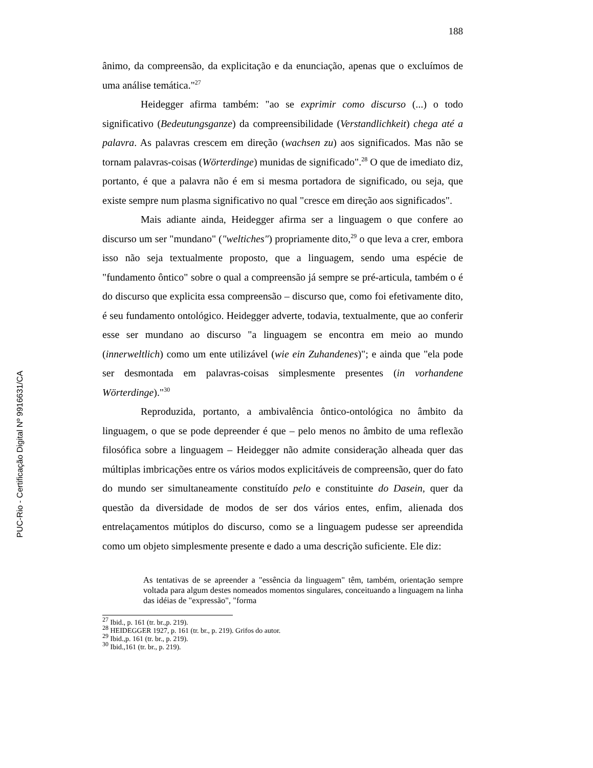PUC-Rio - Certificação Digital Nº 9916631/CA
188
ânimo, da compreensão, da explicitação e da enunciação, apenas que o excluímos de uma análise temática."<sup>27</sup>
Heidegger afirma também: "ao se exprimir como discurso (...) o todo significativo (Bedeutungsganze) da compreensibilidade (Verstandlichkeit) chega até a palavra. As palavras crescem em direção (wachsen zu) aos significados. Mas não se tornam palavras-coisas (Wörterdinge) munidas de significado".<sup>28</sup> O que de imediato diz, portanto, é que a palavra não é em si mesma portadora de significado, ou seja, que existe sempre num plasma significativo no qual "cresce em direção aos significados".
Mais adiante ainda, Heidegger afirma ser a linguagem o que confere ao discurso um ser "mundano" ("weltiches") propriamente dito,<sup>29</sup> o que leva a crer, embora isso não seja textualmente proposto, que a linguagem, sendo uma espécie de "fundamento ôntico" sobre o qual a compreensão já sempre se pré-articula, também o é do discurso que explicita essa compreensão – discurso que, como foi efetivamente dito, é seu fundamento ontológico. Heidegger adverte, todavia, textualmente, que ao conferir esse ser mundano ao discurso "a linguagem se encontra em meio ao mundo (innerweltlich) como um ente utilizável (wie ein Zuhandenes)"; e ainda que "ela pode ser desmontada em palavras-coisas simplesmente presentes (in vorhandene Wörterdinge)."<sup>30</sup>
Reproduzida, portanto, a ambivalência ôntico-ontológica no âmbito da linguagem, o que se pode depreender é que – pelo menos no âmbito de uma reflexão filosófica sobre a linguagem – Heidegger não admite consideração alheada quer das múltiplas imbricações entre os vários modos explicitáveis de compreensão, quer do fato do mundo ser simultaneamente constituído pelo e constituinte do Dasein, quer da questão da diversidade de modos de ser dos vários entes, enfim, alienada dos entrelaçamentos mútiplos do discurso, como se a linguagem pudesse ser apreendida como um objeto simplesmente presente e dado a uma descrição suficiente. Ele diz:
As tentativas de se apreender a "essência da linguagem" têm, também, orientação sempre voltada para algum destes nomeados momentos singulares, conceituando a linguagem na linha das idéias de "expressão", "forma
<sup>27</sup> Ibid., p. 161 (tr. br.,p. 219).
<sup>28</sup> HEIDEGGER 1927, p. 161 (tr. br., p. 219). Grifos do autor.
<sup>29</sup> Ibid.,p. 161 (tr. br., p. 219).
<sup>30</sup> Ibid.,161 (tr. br., p. 219).